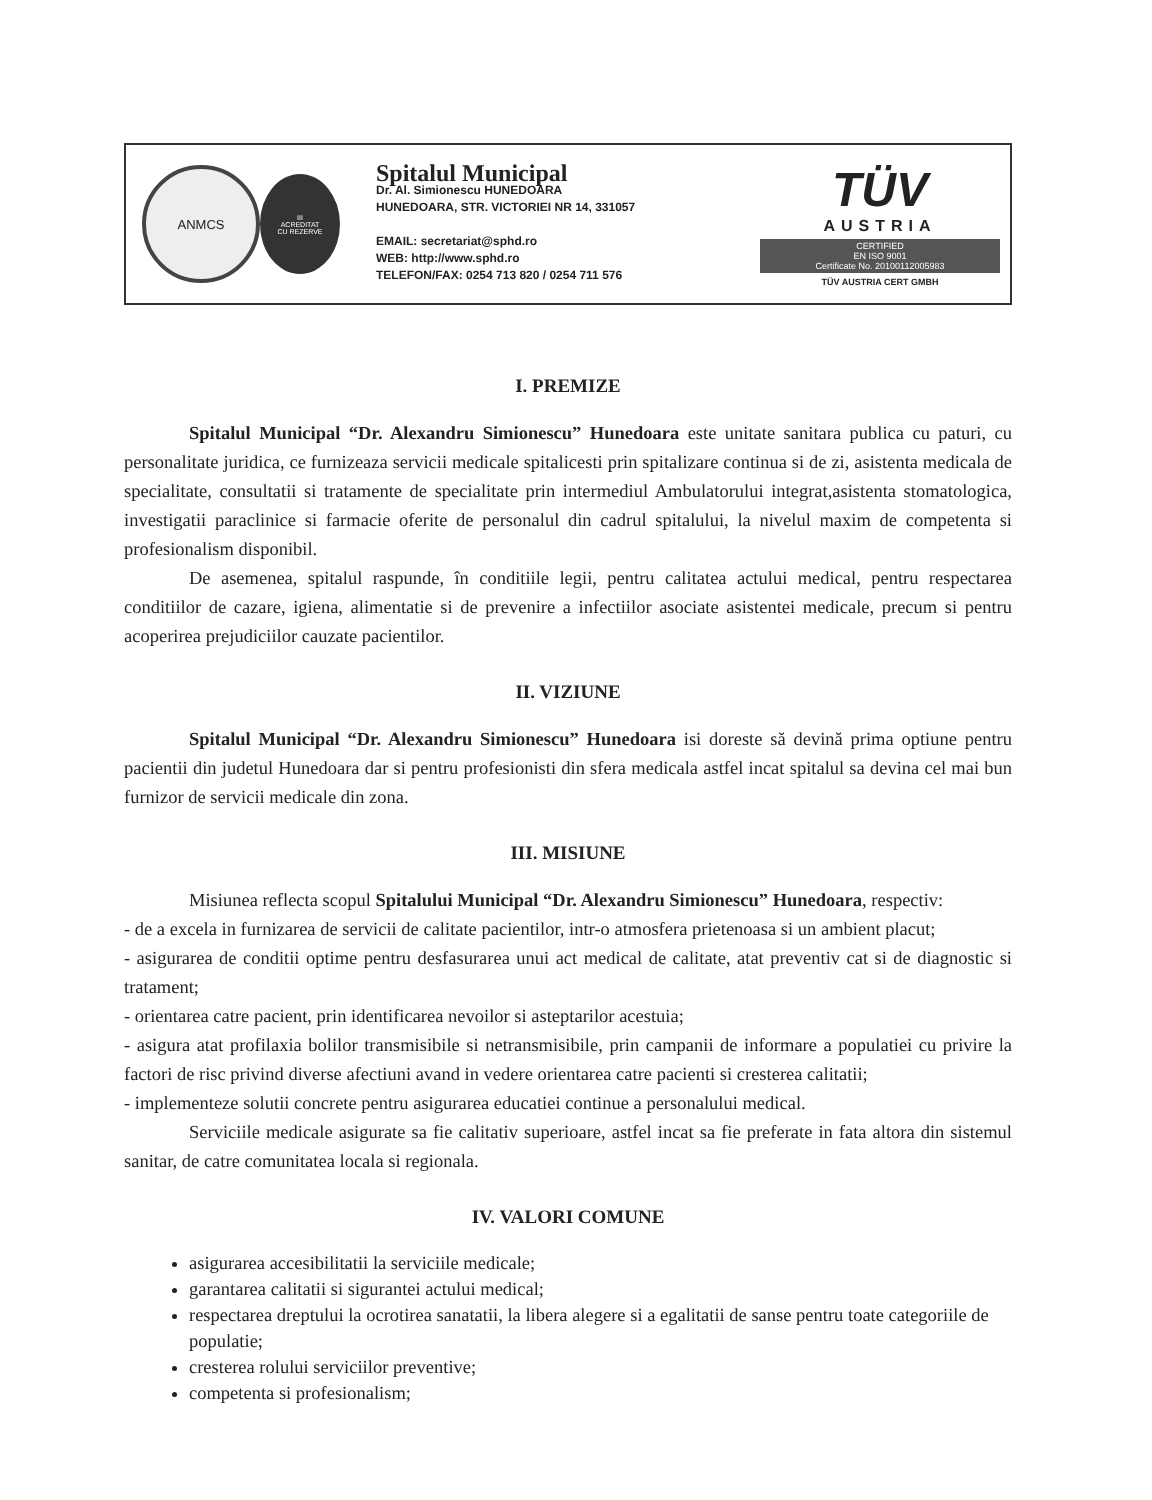ANMCS
III
ACREDITAT
CU REZERVE
Spitalul Municipal
Dr. Al. Simionescu HUNEDOARA
HUNEDOARA, STR. VICTORIEI NR 14, 331057
EMAIL: secretariat@sphd.ro
WEB: http://www.sphd.ro
TELEFON/FAX: 0254 713 820 / 0254 711 576
TÜV
AUSTRIA
CERTIFIED
EN ISO 9001
Certificate No. 20100112005983
TÜV AUSTRIA CERT GMBH
I. PREMIZE
Spitalul Municipal “Dr. Alexandru Simionescu” Hunedoara este unitate sanitara publica cu paturi, cu personalitate juridica, ce furnizeaza servicii medicale spitalicesti prin spitalizare continua si de zi, asistenta medicala de specialitate, consultatii si tratamente de specialitate prin intermediul Ambulatorului integrat,asistenta stomatologica, investigatii paraclinice si farmacie oferite de personalul din cadrul spitalului, la nivelul maxim de competenta si profesionalism disponibil.
De asemenea, spitalul raspunde, în conditiile legii, pentru calitatea actului medical, pentru respectarea conditiilor de cazare, igiena, alimentatie si de prevenire a infectiilor asociate asistentei medicale, precum si pentru acoperirea prejudiciilor cauzate pacientilor.
II. VIZIUNE
Spitalul Municipal “Dr. Alexandru Simionescu” Hunedoara isi doreste să devină prima optiune pentru pacientii din judetul Hunedoara dar si pentru profesionisti din sfera medicala astfel incat spitalul sa devina cel mai bun furnizor de servicii medicale din zona.
III. MISIUNE
Misiunea reflecta scopul Spitalului Municipal “Dr. Alexandru Simionescu” Hunedoara, respectiv:
- de a excela in furnizarea de servicii de calitate pacientilor, intr-o atmosfera prietenoasa si un ambient placut;
- asigurarea de conditii optime pentru desfasurarea unui act medical de calitate, atat preventiv cat si de diagnostic si tratament;
- orientarea catre pacient, prin identificarea nevoilor si asteptarilor acestuia;
- asigura atat profilaxia bolilor transmisibile si netransmisibile, prin campanii de informare a populatiei cu privire la factori de risc privind diverse afectiuni avand in vedere orientarea catre pacienti si cresterea calitatii;
- implementeze solutii concrete pentru asigurarea educatiei continue a personalului medical.
Serviciile medicale asigurate sa fie calitativ superioare, astfel incat sa fie preferate in fata altora din sistemul sanitar, de catre comunitatea locala si regionala.
IV. VALORI COMUNE
asigurarea accesibilitatii la serviciile medicale;
garantarea calitatii si sigurantei actului medical;
respectarea dreptului la ocrotirea sanatatii, la libera alegere si a egalitatii de sanse pentru toate categoriile de populatie;
cresterea rolului serviciilor preventive;
competenta si profesionalism;